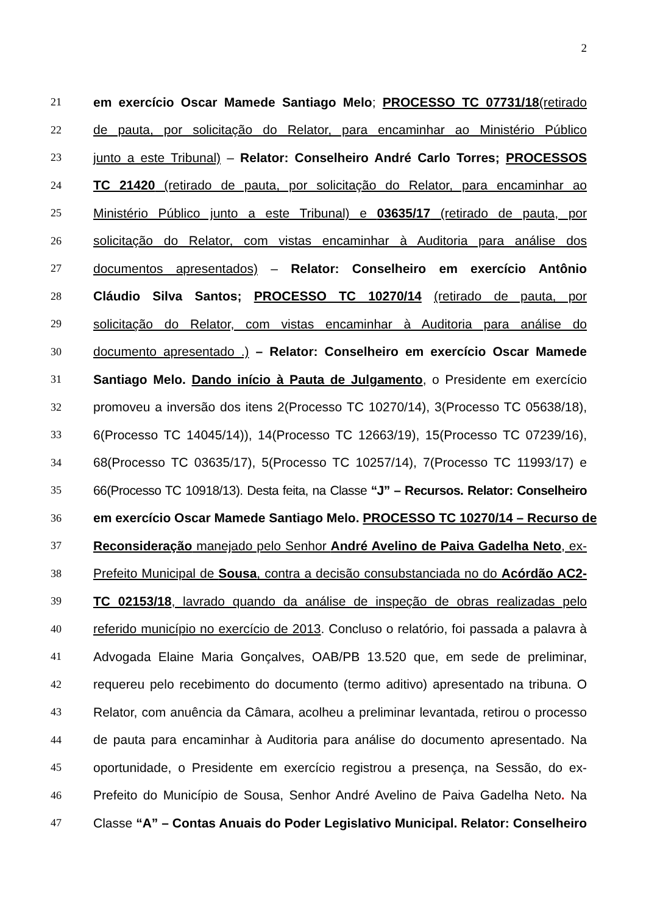2
21 em exercício Oscar Mamede Santiago Melo; PROCESSO TC 07731/18(retirado
22 de pauta, por solicitação do Relator, para encaminhar ao Ministério Público
23 junto a este Tribunal) – Relator: Conselheiro André Carlo Torres; PROCESSOS
24 TC 21420 (retirado de pauta, por solicitação do Relator, para encaminhar ao
25 Ministério Público junto a este Tribunal) e 03635/17 (retirado de pauta, por
26 solicitação do Relator, com vistas encaminhar à Auditoria para análise dos
27 documentos apresentados) – Relator: Conselheiro em exercício Antônio
28 Cláudio Silva Santos; PROCESSO TC 10270/14 (retirado de pauta, por
29 solicitação do Relator, com vistas encaminhar à Auditoria para análise do
30 documento apresentado .) – Relator: Conselheiro em exercício Oscar Mamede
31 Santiago Melo. Dando início à Pauta de Julgamento, o Presidente em exercício
32 promoveu a inversão dos itens 2(Processo TC 10270/14), 3(Processo TC 05638/18),
33 6(Processo TC 14045/14)), 14(Processo TC 12663/19), 15(Processo TC 07239/16),
34 68(Processo TC 03635/17), 5(Processo TC 10257/14), 7(Processo TC 11993/17) e
35 66(Processo TC 10918/13). Desta feita, na Classe “J” – Recursos. Relator: Conselheiro
36 em exercício Oscar Mamede Santiago Melo. PROCESSO TC 10270/14 – Recurso de
37 Reconsideração manejado pelo Senhor André Avelino de Paiva Gadelha Neto, ex-
38 Prefeito Municipal de Sousa, contra a decisão consubstanciada no do Acórdão AC2-
39 TC 02153/18, lavrado quando da análise de inspeção de obras realizadas pelo
40 referido município no exercício de 2013. Concluso o relatório, foi passada a palavra à
41 Advogada Elaine Maria Gonçalves, OAB/PB 13.520 que, em sede de preliminar,
42 requereu pelo recebimento do documento (termo aditivo) apresentado na tribuna. O
43 Relator, com anuência da Câmara, acolheu a preliminar levantada, retirou o processo
44 de pauta para encaminhar à Auditoria para análise do documento apresentado. Na
45 oportunidade, o Presidente em exercício registrou a presença, na Sessão, do ex-
46 Prefeito do Município de Sousa, Senhor André Avelino de Paiva Gadelha Neto. Na
47 Classe “A” – Contas Anuais do Poder Legislativo Municipal. Relator: Conselheiro